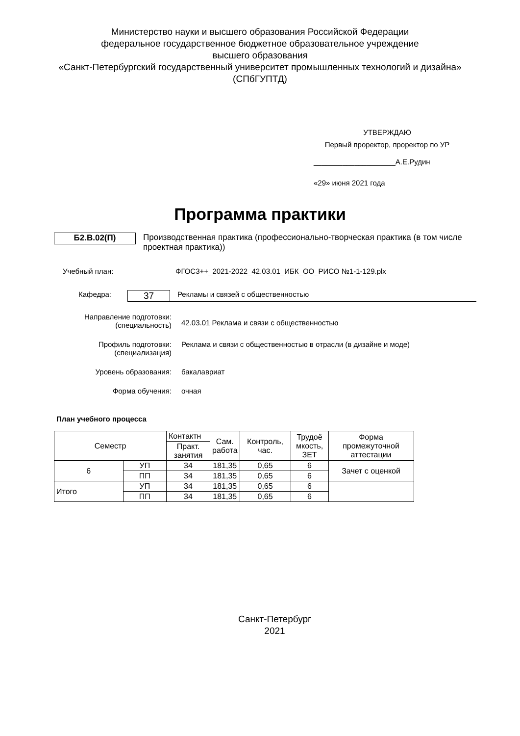Министерство науки и высшего образования Российской Федерации
федеральное государственное бюджетное образовательное учреждение
высшего образования
«Санкт-Петербургский государственный университет промышленных технологий и дизайна»
(СПбГУПТД)
УТВЕРЖДАЮ
Первый проректор, проректор по УР
____________________А.Е.Рудин
«29» июня 2021 года
Программа практики
Б2.В.02(П)
Производственная практика (профессионально-творческая практика (в том числе проектная практика))
Учебный план: ФГОС3++_2021-2022_42.03.01_ИБК_ОО_РИСО №1-1-129.plx
Кафедра:
37
Рекламы и связей с общественностью
Направление подготовки:
(специальность)
42.03.01 Реклама и связи с общественностью
Профиль подготовки:
(специализация)
Реклама и связи с общественностью в отрасли (в дизайне и моде)
Уровень образования: бакалавриат
Форма обучения: очная
План учебного процесса
| Семестр | | Контактн | Сам. работа | Контроль, час. | Трудоё мкость, ЗЕТ | Форма промежуточной аттестации |
| --- | --- | --- | --- | --- | --- | --- |
| | | Практ. занятия | | | | |
| 6 | УП | 34 | 181,35 | 0,65 | 6 | Зачет с оценкой |
| | ПП | 34 | 181,35 | 0,65 | 6 | |
| Итого | УП | 34 | 181,35 | 0,65 | 6 | |
| | ПП | 34 | 181,35 | 0,65 | 6 | |
Санкт-Петербург
2021